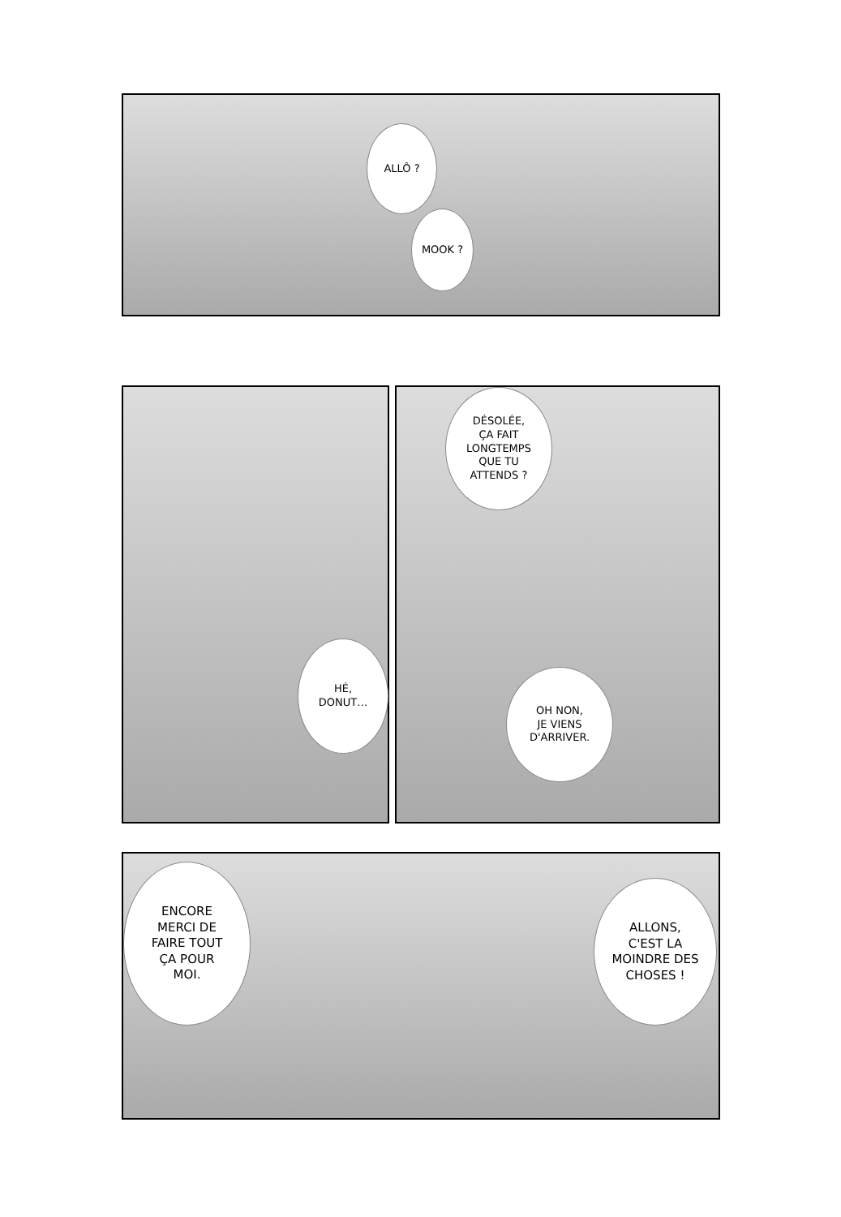ALLÔ ?
MOOK ?
HÉ,
DONUT…
DÉSOLÉE,
ÇA FAIT
LONGTEMPS
QUE TU
ATTENDS ?
OH NON,
JE VIENS
D'ARRIVER.
ENCORE
MERCI DE
FAIRE TOUT
ÇA POUR
MOI.
ALLONS,
C'EST LA
MOINDRE DES
CHOSES !